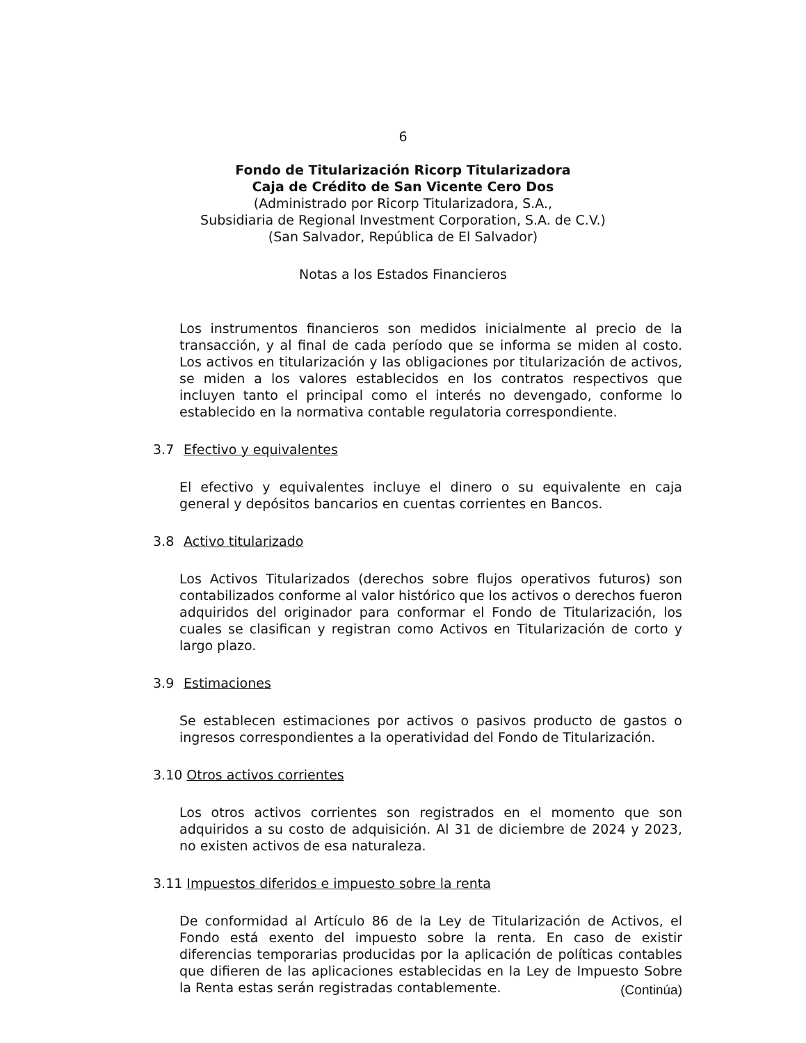6
Fondo de Titularización Ricorp Titularizadora
Caja de Crédito de San Vicente Cero Dos
(Administrado por Ricorp Titularizadora, S.A.,
Subsidiaria de Regional Investment Corporation, S.A. de C.V.)
(San Salvador, República de El Salvador)
Notas a los Estados Financieros
Los instrumentos financieros son medidos inicialmente al precio de la transacción, y al final de cada período que se informa se miden al costo. Los activos en titularización y las obligaciones por titularización de activos, se miden a los valores establecidos en los contratos respectivos que incluyen tanto el principal como el interés no devengado, conforme lo establecido en la normativa contable regulatoria correspondiente.
3.7 Efectivo y equivalentes
El efectivo y equivalentes incluye el dinero o su equivalente en caja general y depósitos bancarios en cuentas corrientes en Bancos.
3.8 Activo titularizado
Los Activos Titularizados (derechos sobre flujos operativos futuros) son contabilizados conforme al valor histórico que los activos o derechos fueron adquiridos del originador para conformar el Fondo de Titularización, los cuales se clasifican y registran como Activos en Titularización de corto y largo plazo.
3.9 Estimaciones
Se establecen estimaciones por activos o pasivos producto de gastos o ingresos correspondientes a la operatividad del Fondo de Titularización.
3.10 Otros activos corrientes
Los otros activos corrientes son registrados en el momento que son adquiridos a su costo de adquisición. Al 31 de diciembre de 2024 y 2023, no existen activos de esa naturaleza.
3.11 Impuestos diferidos e impuesto sobre la renta
De conformidad al Artículo 86 de la Ley de Titularización de Activos, el Fondo está exento del impuesto sobre la renta. En caso de existir diferencias temporarias producidas por la aplicación de políticas contables que difieren de las aplicaciones establecidas en la Ley de Impuesto Sobre la Renta estas serán registradas contablemente.
(Continúa)